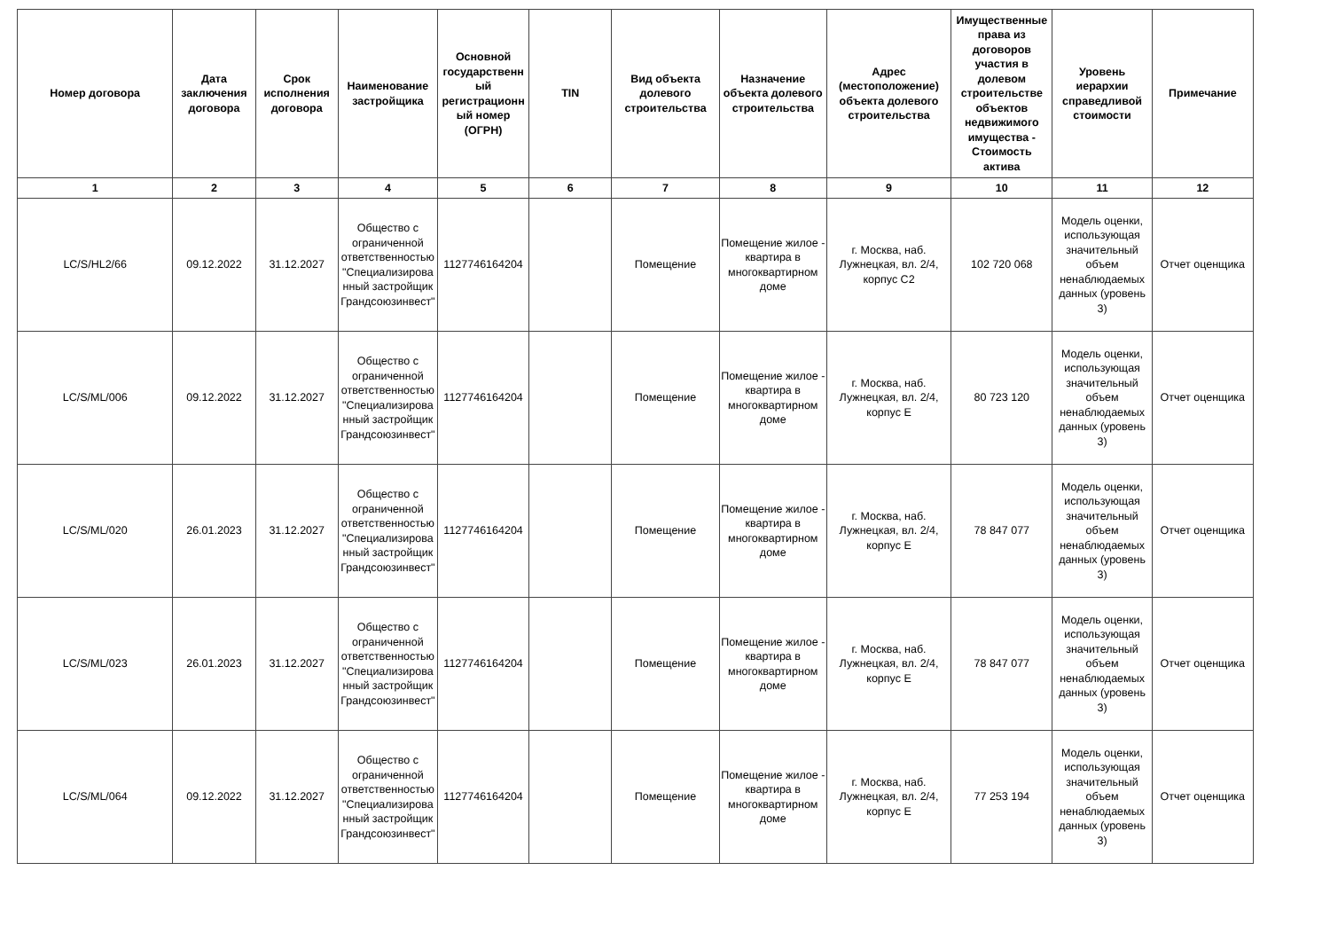| Номер договора | Дата заключения договора | Срок исполнения договора | Наименование застройщика | Основной государственный регистрационный номер (ОГРН) | TIN | Вид объекта долевого строительства | Назначение объекта долевого строительства | Адрес (местоположение) объекта долевого строительства | Имущественные права из договоров участия в долевом строительстве объектов недвижимого имущества - Стоимость актива | Уровень иерархии справедливой стоимости | Примечание |
| --- | --- | --- | --- | --- | --- | --- | --- | --- | --- | --- | --- |
| 1 | 2 | 3 | 4 | 5 | 6 | 7 | 8 | 9 | 10 | 11 | 12 |
| LC/S/HL2/66 | 09.12.2022 | 31.12.2027 | Общество с ограниченной ответственностью "Специализированный застройщик Грандсоюзинвест" | 1127746164204 | | Помещение | Помещение жилое - квартира в многоквартирном доме | г. Москва, наб. Лужнецкая, вл. 2/4, корпус С2 | 102 720 068 | Модель оценки, использующая значительный объем ненаблюдаемых данных (уровень 3) | Отчет оценщика |
| LC/S/ML/006 | 09.12.2022 | 31.12.2027 | Общество с ограниченной ответственностью "Специализированный застройщик Грандсоюзинвест" | 1127746164204 | | Помещение | Помещение жилое - квартира в многоквартирном доме | г. Москва, наб. Лужнецкая, вл. 2/4, корпус Е | 80 723 120 | Модель оценки, использующая значительный объем ненаблюдаемых данных (уровень 3) | Отчет оценщика |
| LC/S/ML/020 | 26.01.2023 | 31.12.2027 | Общество с ограниченной ответственностью "Специализированный застройщик Грандсоюзинвест" | 1127746164204 | | Помещение | Помещение жилое - квартира в многоквартирном доме | г. Москва, наб. Лужнецкая, вл. 2/4, корпус Е | 78 847 077 | Модель оценки, использующая значительный объем ненаблюдаемых данных (уровень 3) | Отчет оценщика |
| LC/S/ML/023 | 26.01.2023 | 31.12.2027 | Общество с ограниченной ответственностью "Специализированный застройщик Грандсоюзинвест" | 1127746164204 | | Помещение | Помещение жилое - квартира в многоквартирном доме | г. Москва, наб. Лужнецкая, вл. 2/4, корпус Е | 78 847 077 | Модель оценки, использующая значительный объем ненаблюдаемых данных (уровень 3) | Отчет оценщика |
| LC/S/ML/064 | 09.12.2022 | 31.12.2027 | Общество с ограниченной ответственностью "Специализированный застройщик Грандсоюзинвест" | 1127746164204 | | Помещение | Помещение жилое - квартира в многоквартирном доме | г. Москва, наб. Лужнецкая, вл. 2/4, корпус Е | 77 253 194 | Модель оценки, использующая значительный объем ненаблюдаемых данных (уровень 3) | Отчет оценщика |